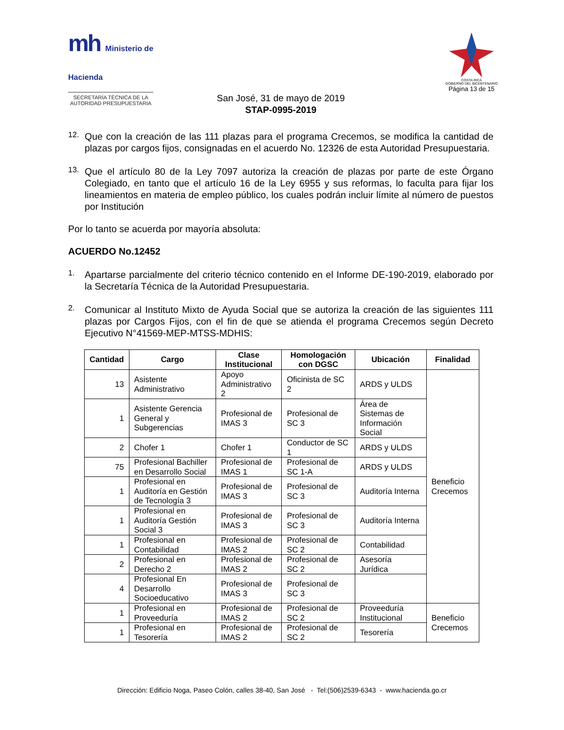mh Ministerio de
Hacienda
SECRETARÍA TÉCNICA DE LA
AUTORIDAD PRESUPUESTARIA
COSTA RICA
GOBIERNO DEL BICENTENARIO
Página 13 de 15
San José, 31 de mayo de 2019
STAP-0995-2019
12.
Que con la creación de las 111 plazas para el programa Crecemos, se modifica la cantidad de plazas por cargos fijos, consignadas en el acuerdo No. 12326 de esta Autoridad Presupuestaria.
13.
Que el artículo 80 de la Ley 7097 autoriza la creación de plazas por parte de este Órgano Colegiado, en tanto que el artículo 16 de la Ley 6955 y sus reformas, lo faculta para fijar los lineamientos en materia de empleo público, los cuales podrán incluir límite al número de puestos por Institución
Por lo tanto se acuerda por mayoría absoluta:
ACUERDO No.12452
1.
Apartarse parcialmente del criterio técnico contenido en el Informe DE-190-2019, elaborado por la Secretaría Técnica de la Autoridad Presupuestaria.
2.
Comunicar al Instituto Mixto de Ayuda Social que se autoriza la creación de las siguientes 111 plazas por Cargos Fijos, con el fin de que se atienda el programa Crecemos según Decreto Ejecutivo N°41569-MEP-MTSS-MDHIS:
| Cantidad | Cargo | Clase Institucional | Homologación con DGSC | Ubicación | Finalidad |
| --- | --- | --- | --- | --- | --- |
| 13 | Asistente Administrativo | Apoyo Administrativo 2 | Oficinista de SC 2 | ARDS y ULDS | Beneficio Crecemos |
| 1 | Asistente Gerencia General y Subgerencias | Profesional de IMAS 3 | Profesional de SC 3 | Área de Sistemas de Información Social | |
| 2 | Chofer 1 | Chofer 1 | Conductor de SC 1 | ARDS y ULDS | |
| 75 | Profesional Bachiller en Desarrollo Social | Profesional de IMAS 1 | Profesional de SC 1-A | ARDS y ULDS | |
| 1 | Profesional en Auditoría en Gestión de Tecnología 3 | Profesional de IMAS 3 | Profesional de SC 3 | Auditoría Interna | |
| 1 | Profesional en Auditoría Gestión Social 3 | Profesional de IMAS 3 | Profesional de SC 3 | Auditoría Interna | |
| 1 | Profesional en Contabilidad | Profesional de IMAS 2 | Profesional de SC 2 | Contabilidad | |
| 2 | Profesional en Derecho 2 | Profesional de IMAS 2 | Profesional de SC 2 | Asesoría Jurídica | |
| 4 | Profesional En Desarrollo Socioeducativo | Profesional de IMAS 3 | Profesional de SC 3 | | |
| 1 | Profesional en Proveeduría | Profesional de IMAS 2 | Profesional de SC 2 | Proveeduría Institucional | Beneficio Crecemos |
| 1 | Profesional en Tesorería | Profesional de IMAS 2 | Profesional de SC 2 | Tesorería | |
Dirección: Edificio Noga, Paseo Colón, calles 38-40, San José - Tel:(506)2539-6343 - www.hacienda.go.cr